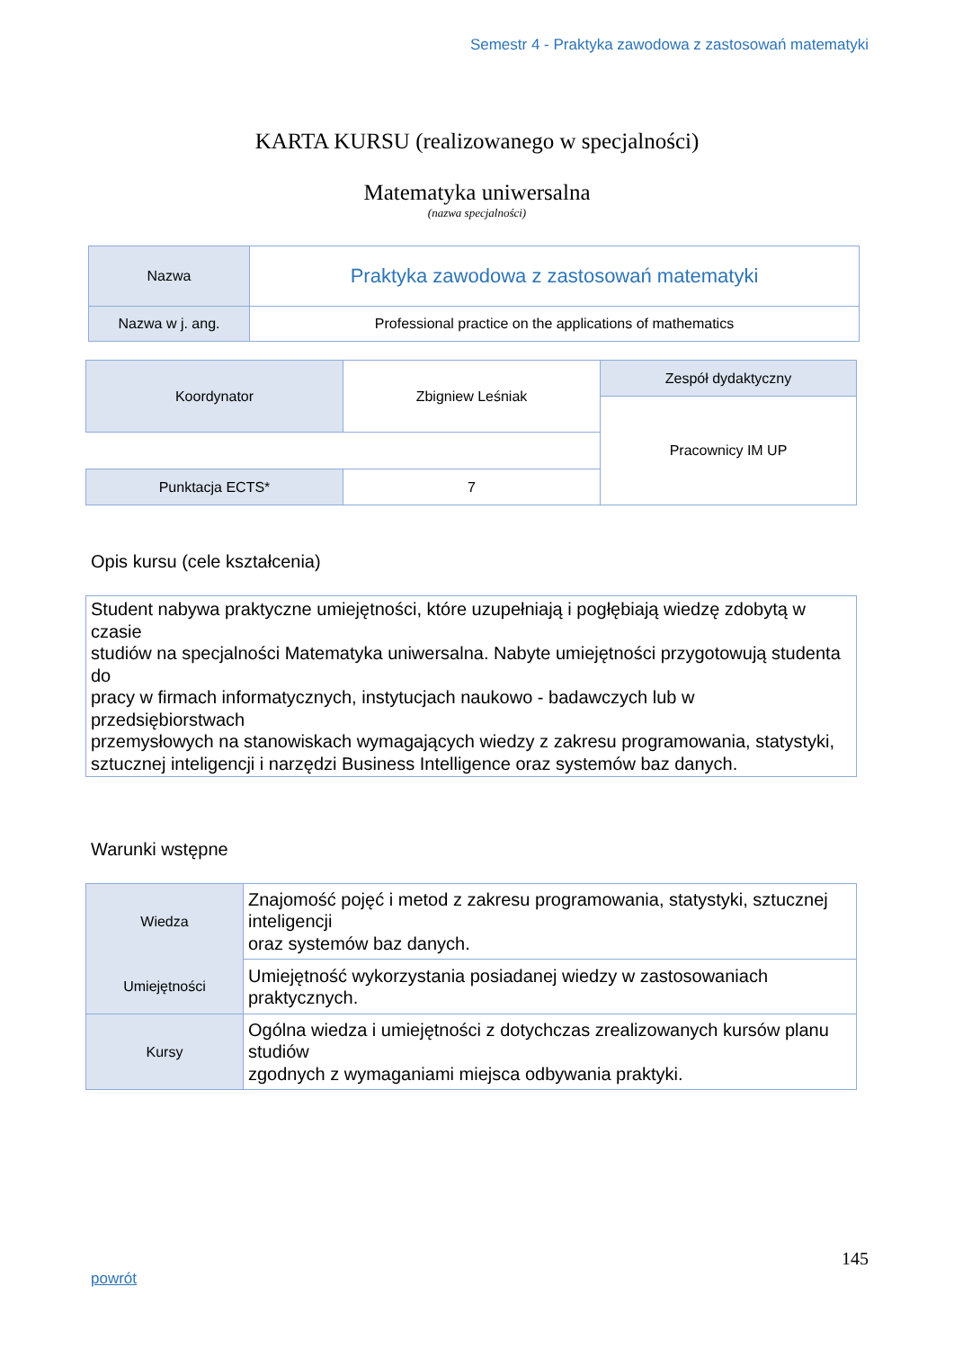Semestr 4 - Praktyka zawodowa z zastosowań matematyki
KARTA KURSU (realizowanego w specjalności)
Matematyka uniwersalna
(nazwa specjalności)
| Nazwa | Praktyka zawodowa z zastosowań matematyki |
| Nazwa w j. ang. | Professional practice on the applications of mathematics |
| Koordynator | Zbigniew Leśniak | Zespół dydaktyczny |
| | | Pracownicy IM UP |
| Punktacja ECTS* | 7 | |
Opis kursu (cele kształcenia)
Student nabywa praktyczne umiejętności, które uzupełniają i pogłębiają wiedzę zdobytą w czasie
studiów na specjalności Matematyka uniwersalna. Nabyte umiejętności przygotowują studenta do
pracy w firmach informatycznych, instytucjach naukowo - badawczych lub w przedsiębiorstwach
przemysłowych na stanowiskach wymagających wiedzy z zakresu programowania, statystyki,
sztucznej inteligencji i narzędzi Business Intelligence oraz systemów baz danych.
Warunki wstępne
| Wiedza | Znajomość pojęć i metod z zakresu programowania, statystyki, sztucznej inteligencji oraz systemów baz danych. |
| Umiejętności | Umiejętność wykorzystania posiadanej wiedzy w zastosowaniach praktycznych. |
| Kursy | Ogólna wiedza i umiejętności z dotychczas zrealizowanych kursów planu studiów zgodnych z wymaganiami miejsca odbywania praktyki. |
145
powrót